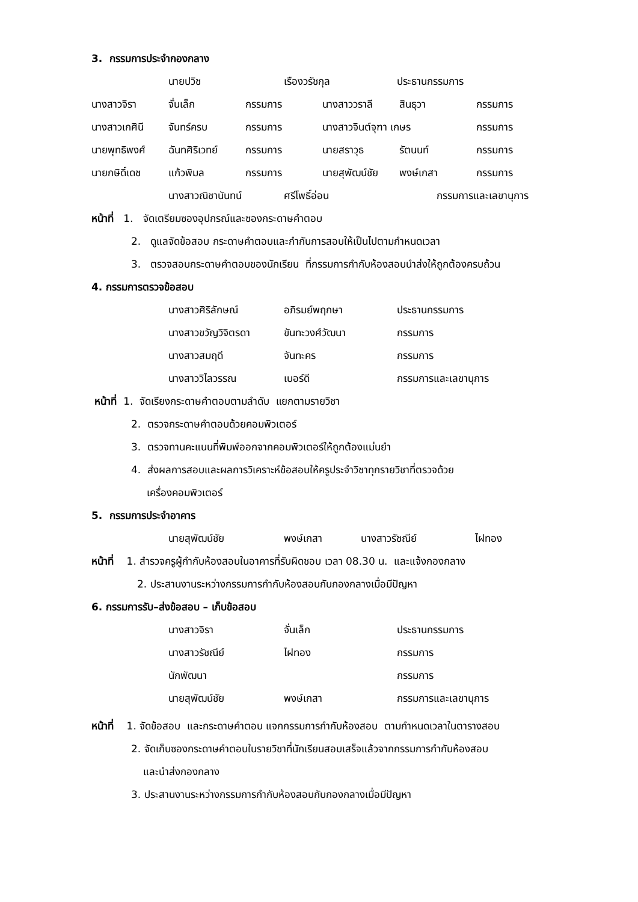3. กรรมการประจำกองกลาง
นายปวิช เรืองวรัชกุล ประธานกรรมการ
นางสาวจิรา จั่นเล็ก กรรมการ นางสาววราลี สินธุวา กรรมการ
นางสาวเกศินี จันทร์ครบ กรรมการ นางสาวจินต์จุฑา เกษร กรรมการ
นายพุทธิพงศ์ ฉันทศิริเวทย์ กรรมการ นายสราวุธ รัตนนท์ กรรมการ
นายกษิดิ์เดช แก้วพิมล กรรมการ นายสุพัฒน์ชัย พงษ์เกสา กรรมการ
นางสาวณิชานันทน์ ศรีโพธิ์อ่อน กรรมการและเลขานุการ
หน้าที่ 1. จัดเตรียมซองอุปกรณ์และซองกระดาษคำตอบ
2. ดูแลจัดข้อสอบ กระดาษคำตอบและกำกับการสอบให้เป็นไปตามกำหนดเวลา
3. ตรวจสอบกระดาษคำตอบของนักเรียน ที่กรรมการกำกับห้องสอบนำส่งให้ถูกต้องครบถ้วน
4. กรรมการตรวจข้อสอบ
นางสาวศิริลักษณ์ อภิรมย์พฤกษา ประธานกรรมการ
นางสาวขวัญวิจิตรดา ขันทะวงศ์วัฒนา กรรมการ
นางสาวสมฤดี จันทะคร กรรมการ
นางสาววิไลวรรณ เบอร์ดี กรรมการและเลขานุการ
หน้าที่ 1. จัดเรียงกระดาษคำตอบตามลำดับ แยกตามรายวิชา
2. ตรวจกระดาษคำตอบด้วยคอมพิวเตอร์
3. ตรวจทานคะแนนที่พิมพ์ออกจากคอมพิวเตอร์ให้ถูกต้องแม่นยำ
4. ส่งผลการสอบและผลการวิเคราะห์ข้อสอบให้ครูประจำวิชาทุกรายวิชาที่ตรวจด้วย
เครื่องคอมพิวเตอร์
5. กรรมการประจำอาคาร
นายสุพัฒน์ชัย พงษ์เกสา นางสาวรัชณีย์ ไฝทอง
หน้าที่ 1. สำรวจครูผู้กำกับห้องสอบในอาคารที่รับผิดชอบ เวลา 08.30 น. และแจ้งกองกลาง
2. ประสานงานระหว่างกรรมการกำกับห้องสอบกับกองกลางเมื่อมีปัญหา
6. กรรมการรับ–ส่งข้อสอบ – เก็บข้อสอบ
นางสาวจิรา จั่นเล็ก ประธานกรรมการ
นางสาวรัชณีย์ ไฝทอง กรรมการ
นักพัฒนา กรรมการ
นายสุพัฒน์ชัย พงษ์เกสา กรรมการและเลขานุการ
หน้าที่ 1. จัดข้อสอบ และกระดาษคำตอบ แจกกรรมการกำกับห้องสอบ ตามกำหนดเวลาในตารางสอบ
2. จัดเก็บซองกระดาษคำตอบในรายวิชาที่นักเรียนสอบเสร็จแล้วจากกรรมการกำกับห้องสอบ
และนำส่งกองกลาง
3. ประสานงานระหว่างกรรมการกำกับห้องสอบกับกองกลางเมื่อมีปัญหา